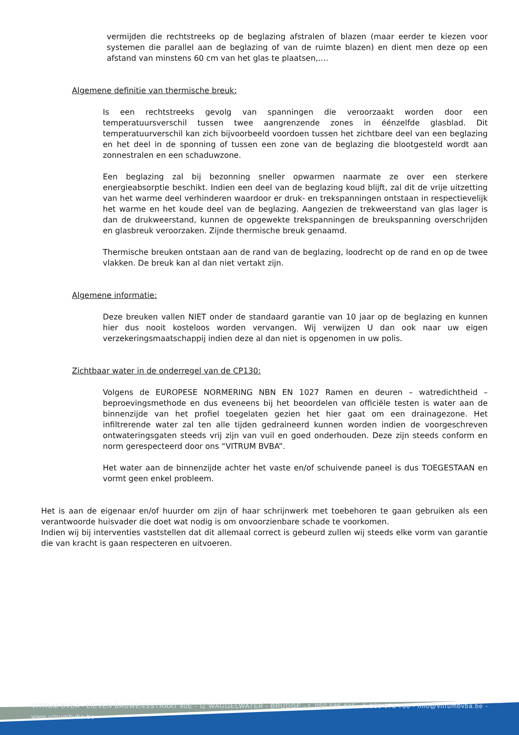vermijden die rechtstreeks op de beglazing afstralen of blazen (maar eerder te kiezen voor systemen die parallel aan de beglazing of van de ruimte blazen) en dient men deze op een afstand van minstens 60 cm van het glas te plaatsen,….
Algemene definitie van thermische breuk:
Is een rechtstreeks gevolg van spanningen die veroorzaakt worden door een temperatuursverschil tussen twee aangrenzende zones in éénzelfde glasblad. Dit temperatuurverschil kan zich bijvoorbeeld voordoen tussen het zichtbare deel van een beglazing en het deel in de sponning of tussen een zone van de beglazing die blootgesteld wordt aan zonnestralen en een schaduwzone.
Een beglazing zal bij bezonning sneller opwarmen naarmate ze over een sterkere energieabsorptie beschikt. Indien een deel van de beglazing koud blijft, zal dit de vrije uitzetting van het warme deel verhinderen waardoor er druk- en trekspanningen ontstaan in respectievelijk het warme en het koude deel van de beglazing. Aangezien de trekweerstand van glas lager is dan de drukweerstand, kunnen de opgewekte trekspanningen de breukspanning overschrijden en glasbreuk veroorzaken. Zijnde thermische breuk genaamd.
Thermische breuken ontstaan aan de rand van de beglazing, loodrecht op de rand en op de twee vlakken. De breuk kan al dan niet vertakt zijn.
Algemene informatie:
Deze breuken vallen NIET onder de standaard garantie van 10 jaar op de beglazing en kunnen hier dus nooit kosteloos worden vervangen. Wij verwijzen U dan ook naar uw eigen verzekeringsmaatschappij indien deze al dan niet is opgenomen in uw polis.
Zichtbaar water in de onderregel van de CP130:
Volgens de EUROPESE NORMERING NBN EN 1027 Ramen en deuren – watredichtheid – beproevingsmethode en dus eveneens bij het beoordelen van officiële testen is water aan de binnenzijde van het profiel toegelaten gezien het hier gaat om een drainagezone. Het infiltrerende water zal ten alle tijden gedraineerd kunnen worden indien de voorgeschreven ontwateringsgaten steeds vrij zijn van vuil en goed onderhouden. Deze zijn steeds conform en norm gerespecteerd door ons “VITRUM BVBA”.
Het water aan de binnenzijde achter het vaste en/of schuivende paneel is dus TOEGESTAAN en vormt geen enkel probleem.
Het is aan de eigenaar en/of huurder om zijn of haar schrijnwerk met toebehoren te gaan gebruiken als een verantwoorde huisvader die doet wat nodig is om onvoorzienbare schade te voorkomen.
Indien wij bij interventies vaststellen dat dit allemaal correct is gebeurd zullen wij steeds elke vorm van garantie die van kracht is gaan respecteren en uitvoeren.
VITRUM BVBA - LIEVEN BAUWENSSTRAAT 40E - IZ WAGGELWATER - BRUGGE - t. 050 685 845 - f. 050 673 730 - info@vitrumbvba.be - www.vitrumbvba.be